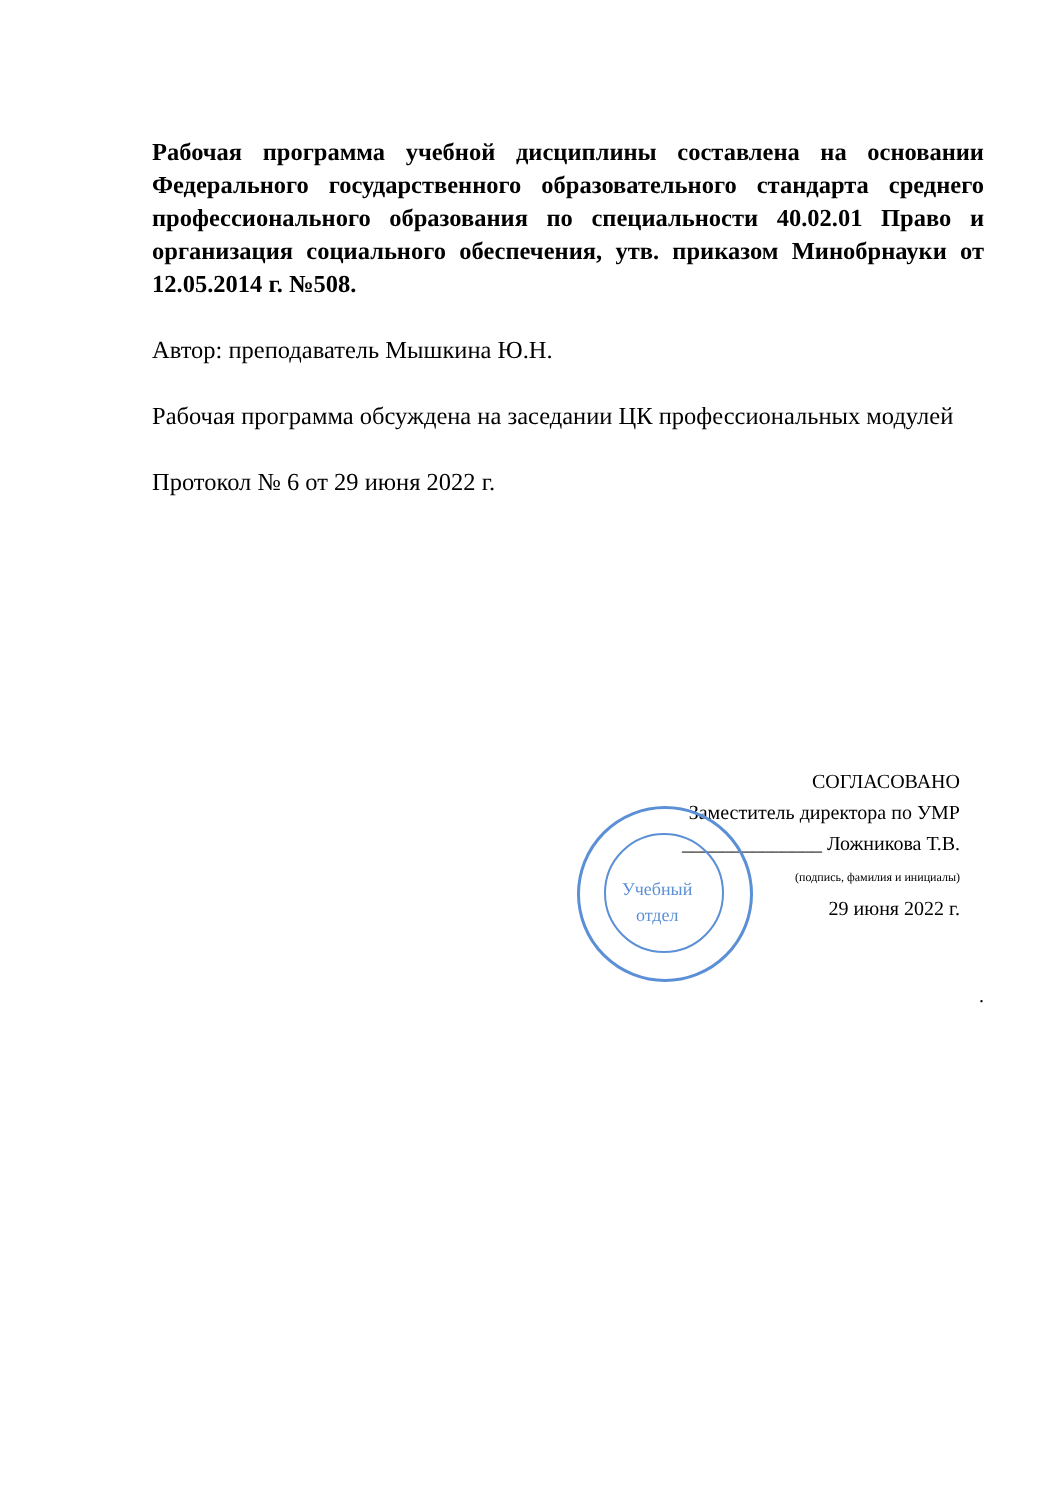Рабочая программа учебной дисциплины составлена на основании Федерального государственного образовательного стандарта среднего профессионального образования по специальности 40.02.01 Право и организация социального обеспечения, утв. приказом Минобрнауки от 12.05.2014 г. №508.
Автор: преподаватель Мышкина Ю.Н.
Рабочая программа обсуждена на заседании ЦК профессиональных модулей
Протокол № 6 от 29 июня 2022 г.
Учебный
отдел
СОГЛАСОВАНО
Заместитель директора по УМР
______________ Ложникова Т.В.
(подпись, фамилия и инициалы)
29 июня 2022 г.
.